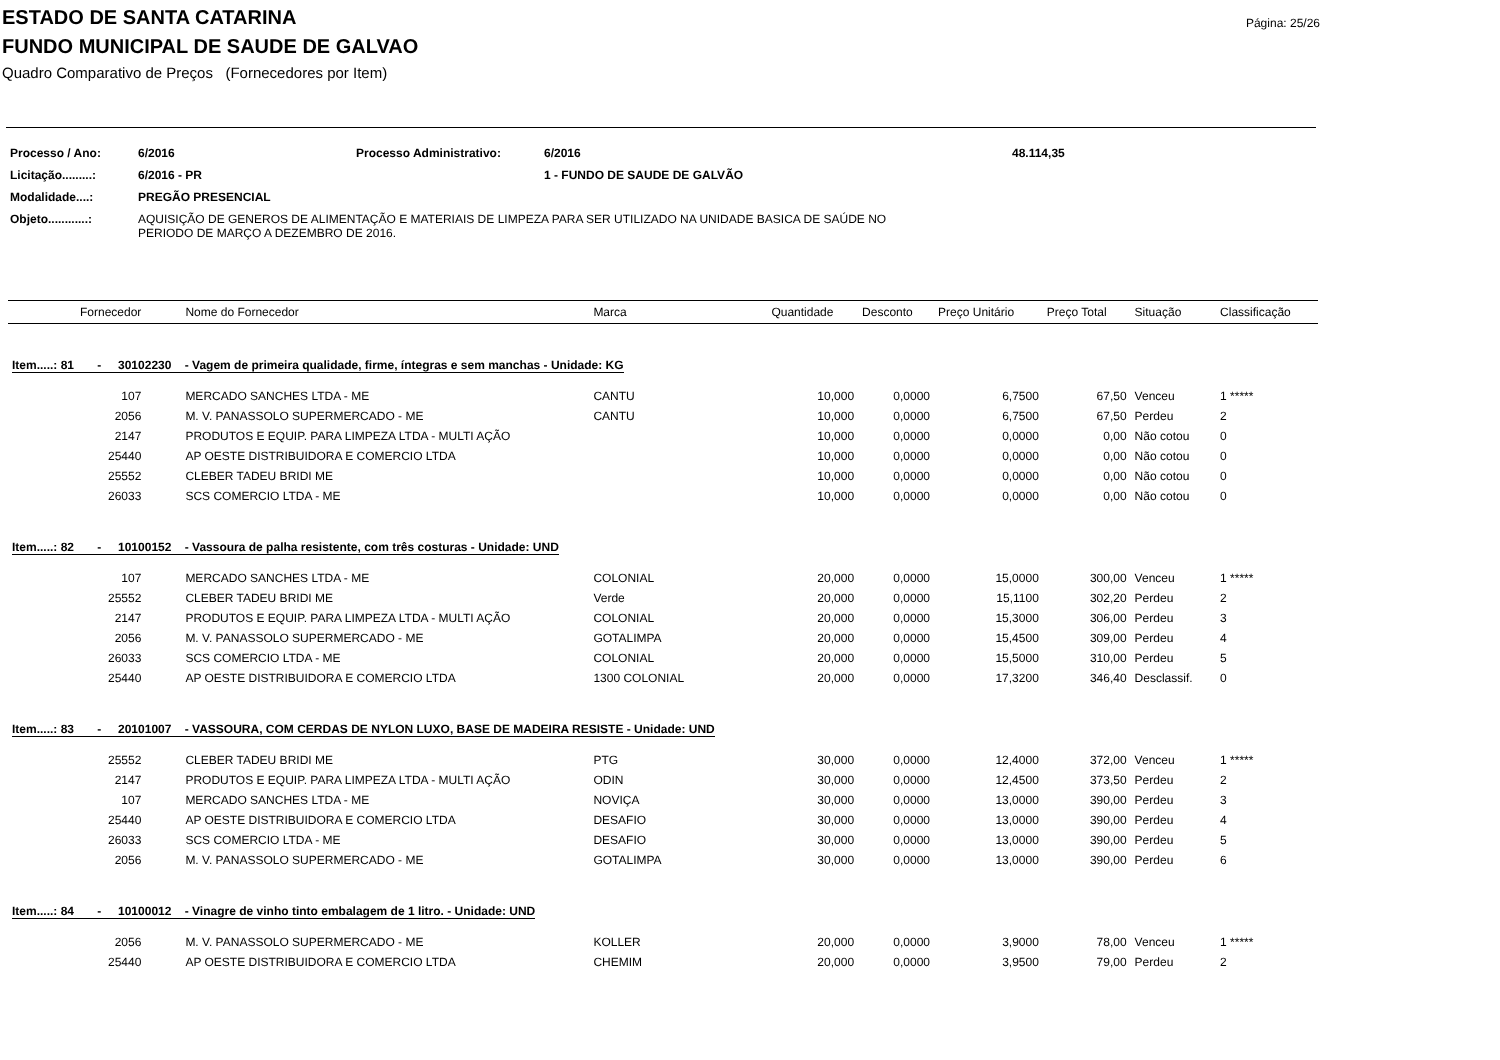Página: 25/26
ESTADO DE SANTA CATARINA
FUNDO MUNICIPAL DE SAUDE DE GALVAO
Quadro Comparativo de Preços (Fornecedores por Item)
| Processo / Ano: | 6/2016 | Processo Administrativo: | 6/2016 | 48.114,35 |
| Licitação.........: | 6/2016 - PR | | 1 - FUNDO DE SAUDE DE GALVÃO | |
| Modalidade....: | PREGÃO PRESENCIAL | | | |
| Objeto............: | AQUISIÇÃO DE GENEROS DE ALIMENTAÇÃO E MATERIAIS DE LIMPEZA PARA SER UTILIZADO NA UNIDADE BASICA DE SAÚDE NO PERIODO DE MARÇO A DEZEMBRO DE 2016. | | | |
| | Fornecedor | Nome do Fornecedor | Marca | Quantidade | Desconto | Preço Unitário | Preço Total | Situação | Classificação |
| --- | --- | --- | --- | --- | --- | --- | --- | --- | --- |
| Item.....: 81 - 30102230 - Vagem de primeira qualidade, firme, íntegras e sem manchas - Unidade: KG | | | | | | | | | |
| | 107 | MERCADO SANCHES LTDA - ME | CANTU | 10,000 | 0,0000 | 6,7500 | 67,50 | Venceu | 1 ***** |
| | 2056 | M. V. PANASSOLO SUPERMERCADO - ME | CANTU | 10,000 | 0,0000 | 6,7500 | 67,50 | Perdeu | 2 |
| | 2147 | PRODUTOS E EQUIP. PARA LIMPEZA LTDA - MULTI AÇÃO | | 10,000 | 0,0000 | 0,0000 | 0,00 | Não cotou | 0 |
| | 25440 | AP OESTE DISTRIBUIDORA E COMERCIO LTDA | | 10,000 | 0,0000 | 0,0000 | 0,00 | Não cotou | 0 |
| | 25552 | CLEBER TADEU BRIDI ME | | 10,000 | 0,0000 | 0,0000 | 0,00 | Não cotou | 0 |
| | 26033 | SCS COMERCIO LTDA - ME | | 10,000 | 0,0000 | 0,0000 | 0,00 | Não cotou | 0 |
| Item.....: 82 - 10100152 - Vassoura de palha resistente, com três costuras - Unidade: UND | | | | | | | | | |
| | 107 | MERCADO SANCHES LTDA - ME | COLONIAL | 20,000 | 0,0000 | 15,0000 | 300,00 | Venceu | 1 ***** |
| | 25552 | CLEBER TADEU BRIDI ME | Verde | 20,000 | 0,0000 | 15,1100 | 302,20 | Perdeu | 2 |
| | 2147 | PRODUTOS E EQUIP. PARA LIMPEZA LTDA - MULTI AÇÃO | COLONIAL | 20,000 | 0,0000 | 15,3000 | 306,00 | Perdeu | 3 |
| | 2056 | M. V. PANASSOLO SUPERMERCADO - ME | GOTALIMPA | 20,000 | 0,0000 | 15,4500 | 309,00 | Perdeu | 4 |
| | 26033 | SCS COMERCIO LTDA - ME | COLONIAL | 20,000 | 0,0000 | 15,5000 | 310,00 | Perdeu | 5 |
| | 25440 | AP OESTE DISTRIBUIDORA E COMERCIO LTDA | 1300 COLONIAL | 20,000 | 0,0000 | 17,3200 | 346,40 | Desclassif. | 0 |
| Item.....: 83 - 20101007 - VASSOURA, COM CERDAS DE NYLON LUXO, BASE DE MADEIRA RESISTE - Unidade: UND | | | | | | | | | |
| | 25552 | CLEBER TADEU BRIDI ME | PTG | 30,000 | 0,0000 | 12,4000 | 372,00 | Venceu | 1 ***** |
| | 2147 | PRODUTOS E EQUIP. PARA LIMPEZA LTDA - MULTI AÇÃO | ODIN | 30,000 | 0,0000 | 12,4500 | 373,50 | Perdeu | 2 |
| | 107 | MERCADO SANCHES LTDA - ME | NOVIÇA | 30,000 | 0,0000 | 13,0000 | 390,00 | Perdeu | 3 |
| | 25440 | AP OESTE DISTRIBUIDORA E COMERCIO LTDA | DESAFIO | 30,000 | 0,0000 | 13,0000 | 390,00 | Perdeu | 4 |
| | 26033 | SCS COMERCIO LTDA - ME | DESAFIO | 30,000 | 0,0000 | 13,0000 | 390,00 | Perdeu | 5 |
| | 2056 | M. V. PANASSOLO SUPERMERCADO - ME | GOTALIMPA | 30,000 | 0,0000 | 13,0000 | 390,00 | Perdeu | 6 |
| Item.....: 84 - 10100012 - Vinagre de vinho tinto embalagem de 1 litro. - Unidade: UND | | | | | | | | | |
| | 2056 | M. V. PANASSOLO SUPERMERCADO - ME | KOLLER | 20,000 | 0,0000 | 3,9000 | 78,00 | Venceu | 1 ***** |
| | 25440 | AP OESTE DISTRIBUIDORA E COMERCIO LTDA | CHEMIM | 20,000 | 0,0000 | 3,9500 | 79,00 | Perdeu | 2 |